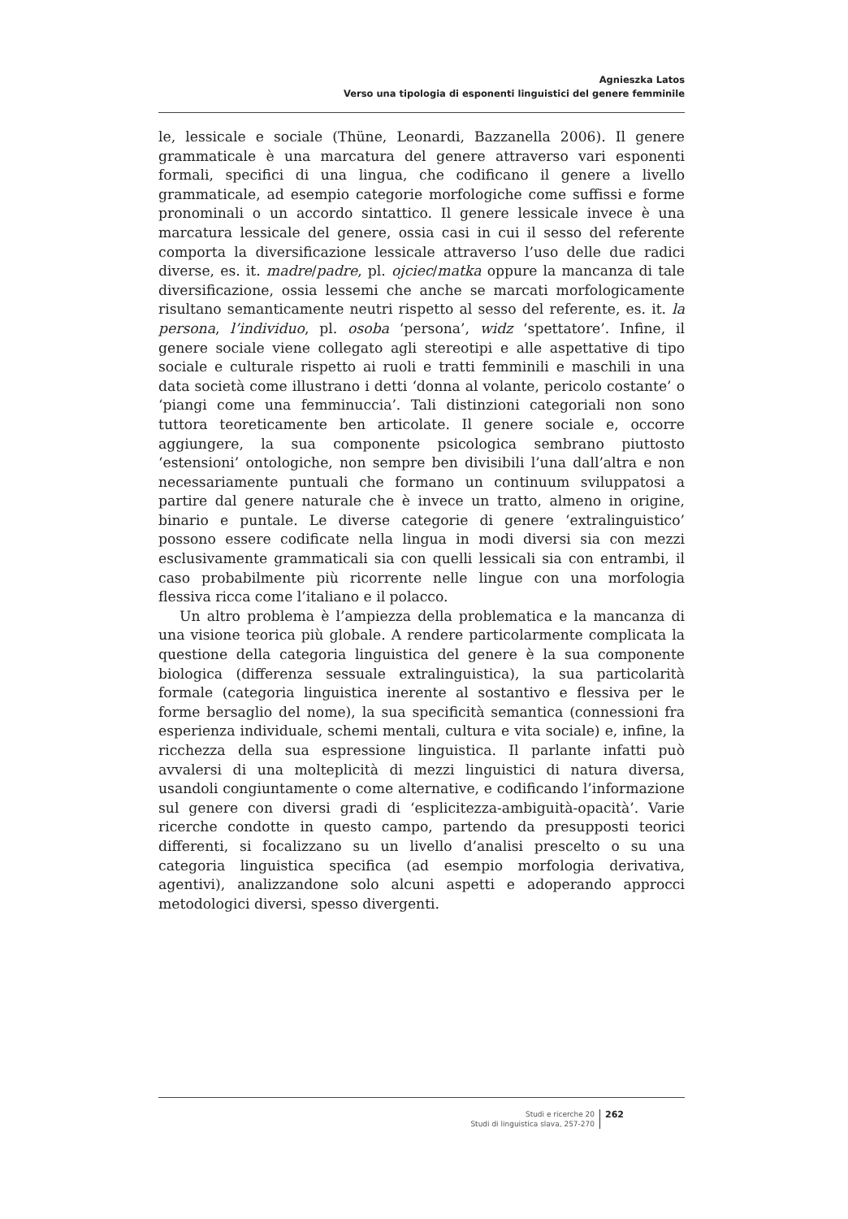Agnieszka Latos
Verso una tipologia di esponenti linguistici del genere femminile
le, lessicale e sociale (Thüne, Leonardi, Bazzanella 2006). Il genere grammaticale è una marcatura del genere attraverso vari esponenti formali, specifici di una lingua, che codificano il genere a livello grammaticale, ad esempio categorie morfologiche come suffissi e forme pronominali o un accordo sintattico. Il genere lessicale invece è una marcatura lessicale del genere, ossia casi in cui il sesso del referente comporta la diversificazione lessicale attraverso l’uso delle due radici diverse, es. it. madre/padre, pl. ojciec/matka oppure la mancanza di tale diversificazione, ossia lessemi che anche se marcati morfologicamente risultano semanticamente neutri rispetto al sesso del referente, es. it. la persona, l’individuo, pl. osoba ‘persona’, widz ‘spettatore’. Infine, il genere sociale viene collegato agli stereotipi e alle aspettative di tipo sociale e culturale rispetto ai ruoli e tratti femminili e maschili in una data società come illustrano i detti ‘donna al volante, pericolo costante’ o ‘piangi come una femminuccia’. Tali distinzioni categoriali non sono tuttora teoreticamente ben articolate. Il genere sociale e, occorre aggiungere, la sua componente psicologica sembrano piuttosto ‘estensioni’ ontologiche, non sempre ben divisibili l’una dall’altra e non necessariamente puntuali che formano un continuum sviluppatosi a partire dal genere naturale che è invece un tratto, almeno in origine, binario e puntale. Le diverse categorie di genere ‘extralinguistico’ possono essere codificate nella lingua in modi diversi sia con mezzi esclusivamente grammaticali sia con quelli lessicali sia con entrambi, il caso probabilmente più ricorrente nelle lingue con una morfologia flessiva ricca come l’italiano e il polacco.
Un altro problema è l’ampiezza della problematica e la mancanza di una visione teorica più globale. A rendere particolarmente complicata la questione della categoria linguistica del genere è la sua componente biologica (differenza sessuale extralinguistica), la sua particolarità formale (categoria linguistica inerente al sostantivo e flessiva per le forme bersaglio del nome), la sua specificità semantica (connessioni fra esperienza individuale, schemi mentali, cultura e vita sociale) e, infine, la ricchezza della sua espressione linguistica. Il parlante infatti può avvalersi di una molteplicità di mezzi linguistici di natura diversa, usandoli congiuntamente o come alternative, e codificando l’informazione sul genere con diversi gradi di ‘esplicitezza-ambiguità-opacità’. Varie ricerche condotte in questo campo, partendo da presupposti teorici differenti, si focalizzano su un livello d’analisi prescelto o su una categoria linguistica specifica (ad esempio morfologia derivativa, agentivi), analizzandone solo alcuni aspetti e adoperando approcci metodologici diversi, spesso divergenti.
Studi e ricerche 20
Studi di linguistica slava, 257-270
262